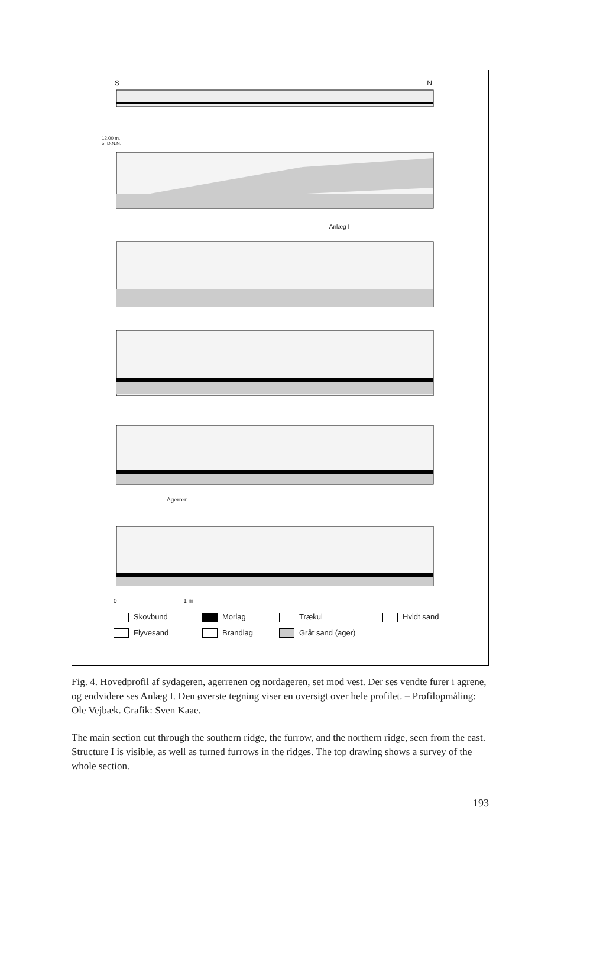S N
12,00 m.
o. D.N.N.
Anlæg I
Agerren
0 1 m
Skovbund
Morlag
Trækul
Hvidt sand
Flyvesand
Brandlag
Gråt sand (ager)
Fig. 4. Hovedprofil af sydageren, agerrenen og nordageren, set mod vest. Der ses vendte furer i agrene, og endvidere ses Anlæg I. Den øverste tegning viser en oversigt over hele profilet. – Profilopmåling: Ole Vejbæk. Grafik: Sven Kaae.
The main section cut through the southern ridge, the furrow, and the northern ridge, seen from the east. Structure I is visible, as well as turned furrows in the ridges. The top drawing shows a survey of the whole section.
193